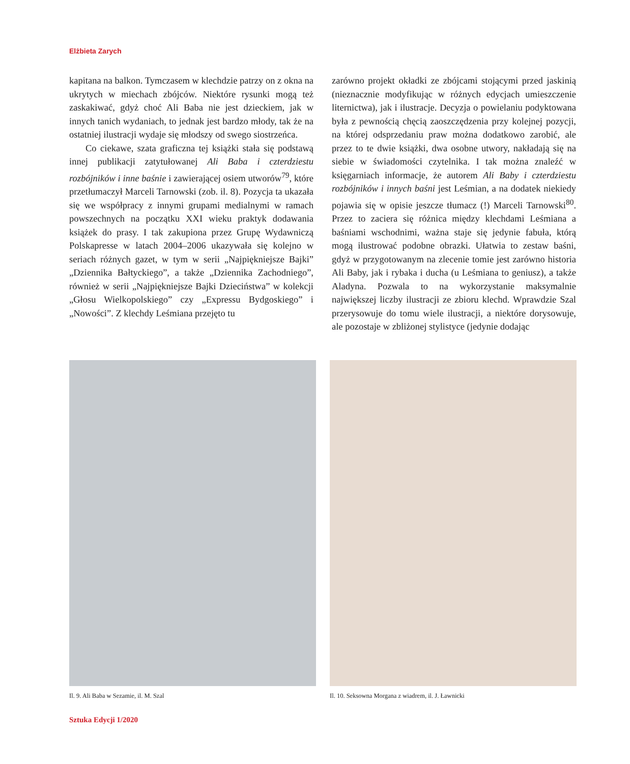Elżbieta Zarych
kapitana na balkon. Tymczasem w klechdzie patrzy on z okna na ukrytych w miechach zbójców. Niektóre rysunki mogą też zaskakiwać, gdyż choć Ali Baba nie jest dzieckiem, jak w innych tanich wydaniach, to jednak jest bardzo młody, tak że na ostatniej ilustracji wydaje się młodszy od swego siostrzeńca.
Co ciekawe, szata graficzna tej książki stała się podstawą innej publikacji zatytułowanej Ali Baba i czterdziestu rozbójników i inne baśnie i zawierającej osiem utworów<sup>79</sup>, które przetłumaczył Marceli Tarnowski (zob. il. 8). Pozycja ta ukazała się we współpracy z innymi grupami medialnymi w ramach powszechnych na początku XXI wieku praktyk dodawania książek do prasy. I tak zakupiona przez Grupę Wydawniczą Polskapresse w latach 2004–2006 ukazywała się kolejno w seriach różnych gazet, w tym w serii „Najpiękniejsze Bajki” „Dziennika Bałtyckiego”, a także „Dziennika Zachodniego”, również w serii „Najpiękniejsze Bajki Dzieciństwa” w kolekcji „Głosu Wielkopolskiego” czy „Expressu Bydgoskiego” i „Nowości”. Z klechdy Leśmiana przejęto tu
zarówno projekt okładki ze zbójcami stojącymi przed jaskinią (nieznacznie modyfikując w różnych edycjach umieszczenie liternictwa), jak i ilustracje. Decyzja o powielaniu podyktowana była z pewnością chęcią zaoszczędzenia przy kolejnej pozycji, na której odsprzedaniu praw można dodatkowo zarobić, ale przez to te dwie książki, dwa osobne utwory, nakładają się na siebie w świadomości czytelnika. I tak można znaleźć w księgarniach informacje, że autorem Ali Baby i czterdziestu rozbójników i innych baśni jest Leśmian, a na dodatek niekiedy pojawia się w opisie jeszcze tłumacz (!) Marceli Tarnowski<sup>80</sup>. Przez to zaciera się różnica między klechdami Leśmiana a baśniami wschodnimi, ważna staje się jedynie fabuła, którą mogą ilustrować podobne obrazki. Ułatwia to zestaw baśni, gdyż w przygotowanym na zlecenie tomie jest zarówno historia Ali Baby, jak i rybaka i ducha (u Leśmiana to geniusz), a także Aladyna. Pozwala to na wykorzystanie maksymalnie największej liczby ilustracji ze zbioru klechd. Wprawdzie Szal przerysowuje do tomu wiele ilustracji, a niektóre dorysowuje, ale pozostaje w zbliżonej stylistyce (jedynie dodając
Il. 9. Ali Baba w Sezamie, il. M. Szal Il. 10. Seksowna Morgana z wiadrem, il. J. Ławnicki
Sztuka Edycji 1/2020